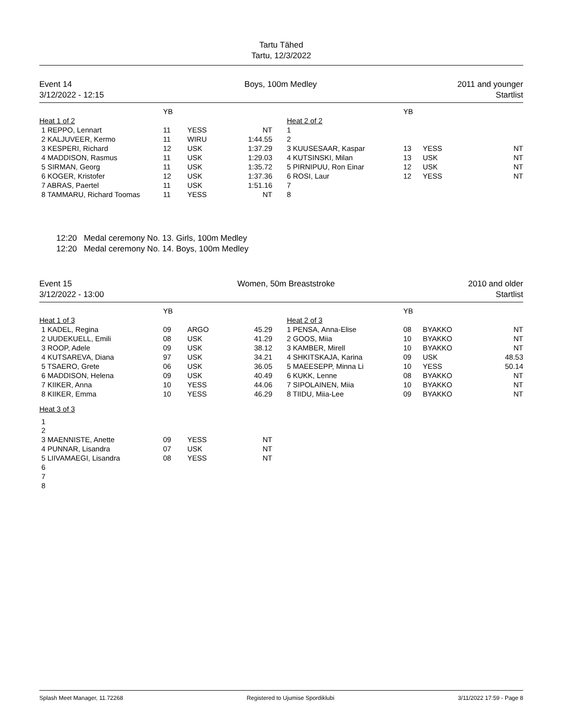Tartu Tähed
Tartu, 12/3/2022
Event 14
3/12/2022 - 12:15
Boys, 100m Medley 2011 and younger
Startlist
| | YB | | | | | YB | | |
| --- | --- | --- | --- | --- | --- | --- | --- | --- |
| Heat 1 of 2 | | | | | Heat 2 of 2 | | | |
| 1 REPPO, Lennart | 11 | YESS | NT | | 1 | | | |
| 2 KALJUVEER, Kermo | 11 | WIRU | 1:44.55 | | 2 | | | |
| 3 KESPERI, Richard | 12 | USK | 1:37.29 | | 3 KUUSESAAR, Kaspar | 13 | YESS | NT |
| 4 MADDISON, Rasmus | 11 | USK | 1:29.03 | | 4 KUTSINSKI, Milan | 13 | USK | NT |
| 5 SIRMAN, Georg | 11 | USK | 1:35.72 | | 5 PIRNIPUU, Ron Einar | 12 | USK | NT |
| 6 KOGER, Kristofer | 12 | USK | 1:37.36 | | 6 ROSI, Laur | 12 | YESS | NT |
| 7 ABRAS, Paertel | 11 | USK | 1:51.16 | | 7 | | | |
| 8 TAMMARU, Richard Toomas | 11 | YESS | NT | | 8 | | | |
12:20 Medal ceremony No. 13. Girls, 100m Medley
12:20 Medal ceremony No. 14. Boys, 100m Medley
Event 15
3/12/2022 - 13:00
Women, 50m Breaststroke 2010 and older
Startlist
| | YB | | | | | YB | | |
| --- | --- | --- | --- | --- | --- | --- | --- | --- |
| Heat 1 of 3 | | | | | Heat 2 of 3 | | | |
| 1 KADEL, Regina | 09 | ARGO | 45.29 | | 1 PENSA, Anna-Elise | 08 | BYAKKO | NT |
| 2 UUDEKUELL, Emili | 08 | USK | 41.29 | | 2 GOOS, Miia | 10 | BYAKKO | NT |
| 3 ROOP, Adele | 09 | USK | 38.12 | | 3 KAMBER, Mirell | 10 | BYAKKO | NT |
| 4 KUTSAREVA, Diana | 97 | USK | 34.21 | | 4 SHKITSKAJA, Karina | 09 | USK | 48.53 |
| 5 TSAERO, Grete | 06 | USK | 36.05 | | 5 MAEESEPP, Minna Li | 10 | YESS | 50.14 |
| 6 MADDISON, Helena | 09 | USK | 40.49 | | 6 KUKK, Lenne | 08 | BYAKKO | NT |
| 7 KIIKER, Anna | 10 | YESS | 44.06 | | 7 SIPOLAINEN, Miia | 10 | BYAKKO | NT |
| 8 KIIKER, Emma | 10 | YESS | 46.29 | | 8 TIIDU, Miia-Lee | 09 | BYAKKO | NT |
| Heat 3 of 3 | | | | | | | | |
| 1 | | | | | | | | |
| 2 | | | | | | | | |
| 3 MAENNISTE, Anette | 09 | YESS | NT | | | | | |
| 4 PUNNAR, Lisandra | 07 | USK | NT | | | | | |
| 5 LIIVAMAEGI, Lisandra | 08 | YESS | NT | | | | | |
| 6 | | | | | | | | |
| 7 | | | | | | | | |
| 8 | | | | | | | | |
Splash Meet Manager, 11.72268 Registered to Ujumise Spordiklubi 3/11/2022 17:59 - Page 8